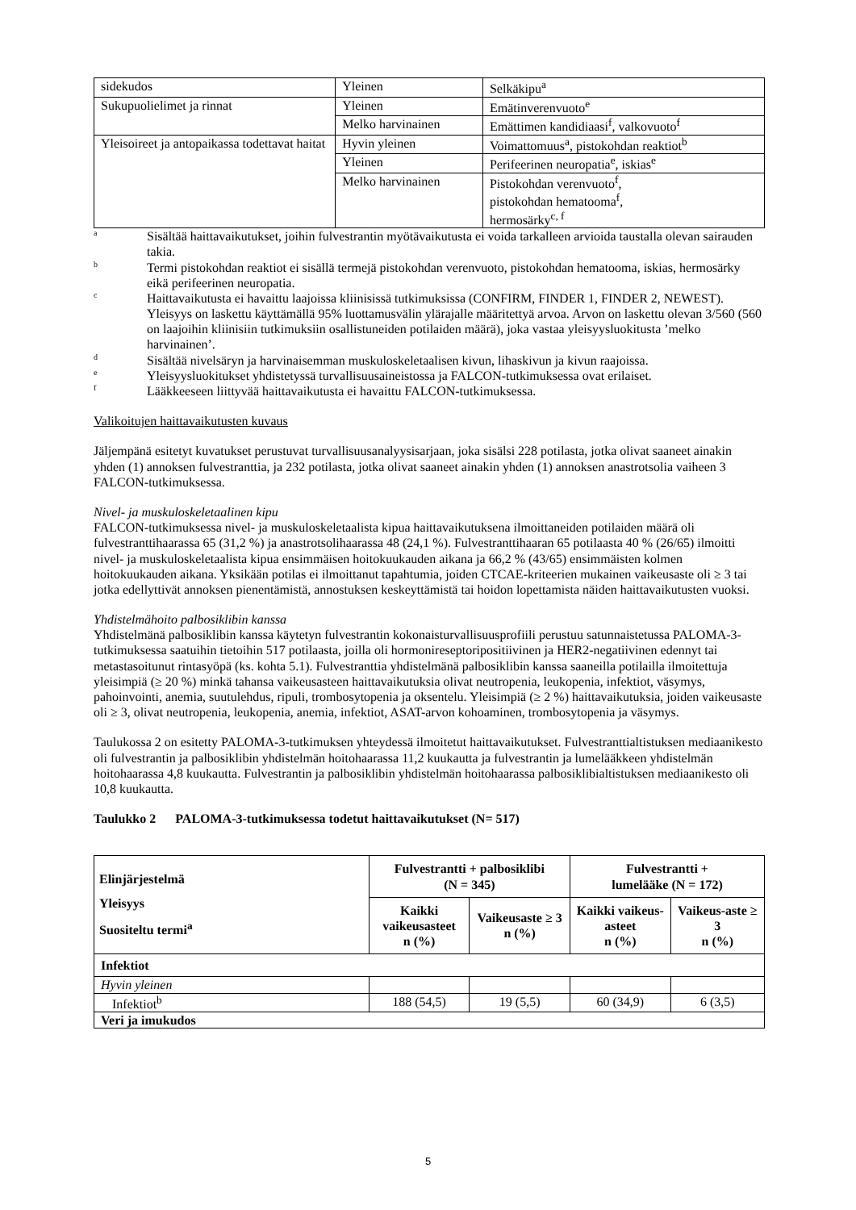| sidekudos | Yleinen | Selkäkipu<sup>a</sup> |
| Sukupuolielimet ja rinnat | Yleinen | Emätinverenvuoto<sup>e</sup> |
| | Melko harvinainen | Emättimen kandidiaasi<sup>f</sup>, valkovuoto<sup>f</sup> |
| Yleisoireet ja antopaikassa todettavat haitat | Hyvin yleinen | Voimattomuus<sup>a</sup>, pistokohdan reaktiot<sup>b</sup> |
| | Yleinen | Perifeerinen neuropatia<sup>e</sup>, iskias<sup>e</sup> |
| | Melko harvinainen | Pistokohdan verenvuoto<sup>f</sup>, pistokohdan hematooma<sup>f</sup>, hermosärky<sup>c, f</sup> |
a Sisältää haittavaikutukset, joihin fulvestrantin myötävaikutusta ei voida tarkalleen arvioida taustalla olevan sairauden takia.
b Termi pistokohdan reaktiot ei sisällä termejä pistokohdan verenvuoto, pistokohdan hematooma, iskias, hermosärky eikä perifeerinen neuropatia.
c Haittavaikutusta ei havaittu laajoissa kliinisissä tutkimuksissa (CONFIRM, FINDER 1, FINDER 2, NEWEST). Yleisyys on laskettu käyttämällä 95% luottamusvälin ylärajalle määritettyä arvoa. Arvon on laskettu olevan 3/560 (560 on laajoihin kliinisiin tutkimuksiin osallistuneiden potilaiden määrä), joka vastaa yleisyysluokitusta ’melko harvinainen’.
d Sisältää nivelsäryn ja harvinaisemman muskuloskeletaalisen kivun, lihaskivun ja kivun raajoissa.
e Yleisyysluokitukset yhdistetyssä turvallisuusaineistossa ja FALCON-tutkimuksessa ovat erilaiset.
f Lääkkeeseen liittyvää haittavaikutusta ei havaittu FALCON-tutkimuksessa.
Valikoitujen haittavaikutusten kuvaus
Jäljempänä esitetyt kuvatukset perustuvat turvallisuusanalyysisarjaan, joka sisälsi 228 potilasta, jotka olivat saaneet ainakin yhden (1) annoksen fulvestranttia, ja 232 potilasta, jotka olivat saaneet ainakin yhden (1) annoksen anastrotsolia vaiheen 3 FALCON-tutkimuksessa.
Nivel- ja muskuloskeletaalinen kipu
FALCON-tutkimuksessa nivel- ja muskuloskeletaalista kipua haittavaikutuksena ilmoittaneiden potilaiden määrä oli fulvestranttihaarassa 65 (31,2 %) ja anastrotsolihaarassa 48 (24,1 %). Fulvestranttihaaran 65 potilaasta 40 % (26/65) ilmoitti nivel- ja muskuloskeletaalista kipua ensimmäisen hoitokuukauden aikana ja 66,2 % (43/65) ensimmäisten kolmen hoitokuukauden aikana. Yksikään potilas ei ilmoittanut tapahtumia, joiden CTCAE-kriteerien mukainen vaikeusaste oli ≥ 3 tai jotka edellyttivät annoksen pienentämistä, annostuksen keskeyttämistä tai hoidon lopettamista näiden haittavaikutusten vuoksi.
Yhdistelmähoito palbosiklibin kanssa
Yhdistelmänä palbosiklibin kanssa käytetyn fulvestrantin kokonaisturvallisuusprofiili perustuu satunnaistetussa PALOMA-3-tutkimuksessa saatuihin tietoihin 517 potilaasta, joilla oli hormonireseptoripositiivinen ja HER2-negatiivinen edennyt tai metastasoitunut rintasyöpä (ks. kohta 5.1). Fulvestranttia yhdistelmänä palbosiklibin kanssa saaneilla potilailla ilmoitettuja yleisimpiä (≥ 20 %) minkä tahansa vaikeusasteen haittavaikutuksia olivat neutropenia, leukopenia, infektiot, väsymys, pahoinvointi, anemia, suutulehdus, ripuli, trombosytopenia ja oksentelu. Yleisimpiä (≥ 2 %) haittavaikutuksia, joiden vaikeusaste oli ≥ 3, olivat neutropenia, leukopenia, anemia, infektiot, ASAT-arvon kohoaminen, trombosytopenia ja väsymys.
Taulukossa 2 on esitetty PALOMA-3-tutkimuksen yhteydessä ilmoitetut haittavaikutukset. Fulvestranttialtistuksen mediaanikesto oli fulvestrantin ja palbosiklibin yhdistelmän hoitohaarassa 11,2 kuukautta ja fulvestrantin ja lumelääkkeen yhdistelmän hoitohaarassa 4,8 kuukautta. Fulvestrantin ja palbosiklibin yhdistelmän hoitohaarassa palbosiklibialtistuksen mediaanikesto oli 10,8 kuukautta.
Taulukko 2 PALOMA-3-tutkimuksessa todetut haittavaikutukset (N= 517)
| Elinjärjestelmä Yleisyys Suositeltu termi<sup>a</sup> | Fulvestrantti + palbosiklibi (N = 345) | | Fulvestrantti + lumelääke (N = 172) | |
| --- | --- | --- | --- | --- |
| | Kaikki vaikeusasteet n (%) | Vaikeusaste ≥ 3 n (%) | Kaikki vaikeus-asteet n (%) | Vaikeus-aste ≥ 3 n (%) |
| Infektiot | | | | |
| Hyvin yleinen | | | | |
| Infektiot<sup>b</sup> | 188 (54,5) | 19 (5,5) | 60 (34,9) | 6 (3,5) |
| Veri ja imukudos | | | | |
5